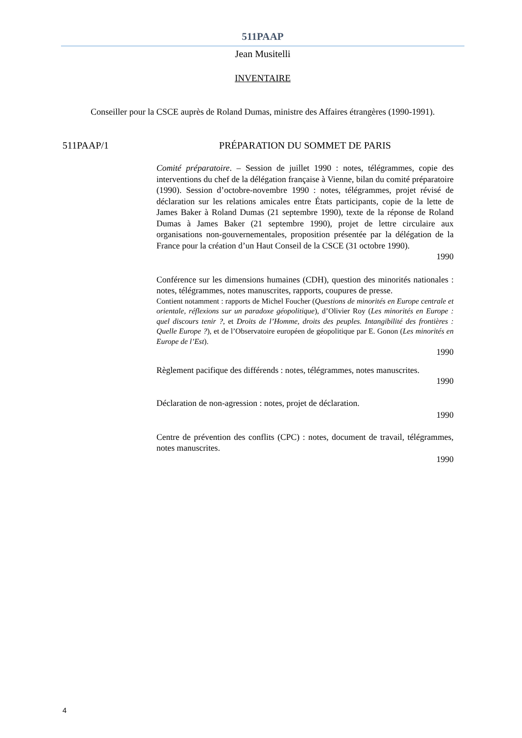511PAAP
Jean Musitelli
INVENTAIRE
Conseiller pour la CSCE auprès de Roland Dumas, ministre des Affaires étrangères (1990-1991).
511PAAP/1 PRÉPARATION DU SOMMET DE PARIS
Comité préparatoire. – Session de juillet 1990 : notes, télégrammes, copie des interventions du chef de la délégation française à Vienne, bilan du comité préparatoire (1990). Session d’octobre-novembre 1990 : notes, télégrammes, projet révisé de déclaration sur les relations amicales entre États participants, copie de la lette de James Baker à Roland Dumas (21 septembre 1990), texte de la réponse de Roland Dumas à James Baker (21 septembre 1990), projet de lettre circulaire aux organisations non-gouvernementales, proposition présentée par la délégation de la France pour la création d’un Haut Conseil de la CSCE (31 octobre 1990).
1990
Conférence sur les dimensions humaines (CDH), question des minorités nationales : notes, télégrammes, notes manuscrites, rapports, coupures de presse.
Contient notamment : rapports de Michel Foucher (Questions de minorités en Europe centrale et orientale, réflexions sur un paradoxe géopolitique), d’Olivier Roy (Les minorités en Europe : quel discours tenir ?, et Droits de l’Homme, droits des peuples. Intangibilité des frontières : Quelle Europe ?), et de l’Observatoire européen de géopolitique par E. Gonon (Les minorités en Europe de l’Est).
1990
Règlement pacifique des différends : notes, télégrammes, notes manuscrites.
1990
Déclaration de non-agression : notes, projet de déclaration.
1990
Centre de prévention des conflits (CPC) : notes, document de travail, télégrammes, notes manuscrites.
1990
4